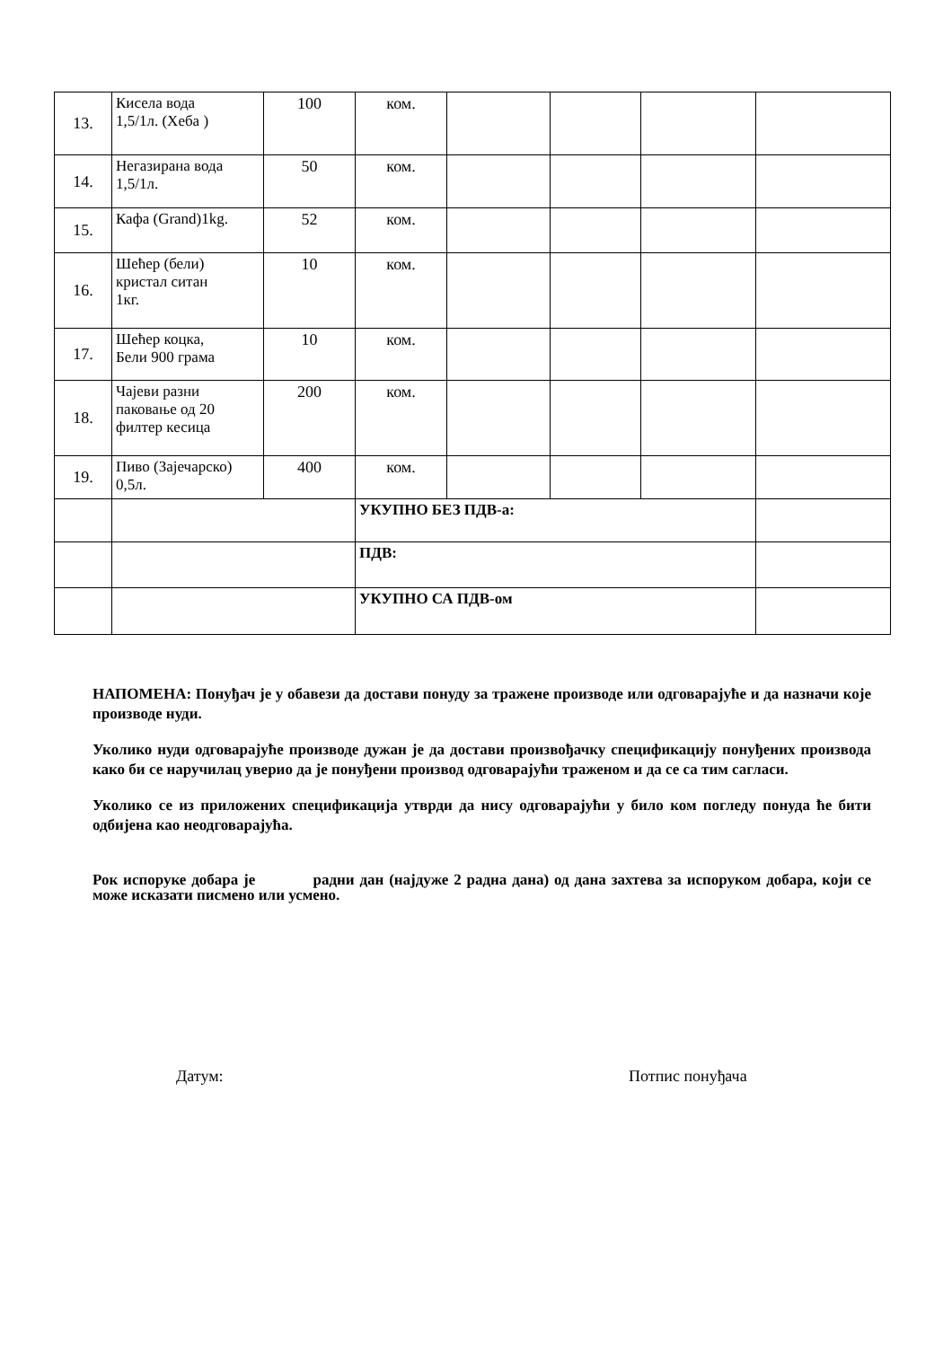| 13. | Кисела вода 1,5/1л. (Хеба ) | 100 | ком. | | | | |
| 14. | Негазирана вода 1,5/1л. | 50 | ком. | | | | |
| 15. | Кафа (Grand)1kg. | 52 | ком. | | | | |
| 16. | Шећер (бели) кристал ситан 1кг. | 10 | ком. | | | | |
| 17. | Шећер коцка, Бели 900 грама | 10 | ком. | | | | |
| 18. | Чајеви разни паковање од 20 филтер кесица | 200 | ком. | | | | |
| 19. | Пиво (Зајечарско) 0,5л. | 400 | ком. | | | | |
| | | | УКУПНО БЕЗ ПДВ-а: | | | | |
| | | | ПДВ: | | | | |
| | | | УКУПНО СА ПДВ-ом | | | | |
НАПОМЕНА: Понуђач је у обавези да достави понуду за тражене производе или одговарајуће и да назначи које производе нуди.
Уколико нуди одговарајуће производе дужан је да достави произвођачку спецификацију понуђених производа како би се наручилац уверио да је понуђени производ одговарајући траженом и да се са тим сагласи.
Уколико се из приложених спецификација утврди да нису одговарајући у било ком погледу понуда ће бити одбијена као неодговарајућа.
Рок испоруке добара је радни дан (најдуже 2 радна дана) од дана захтева за испоруком добара, који се може исказати писмено или усмено.
Датум: Потпис понуђача